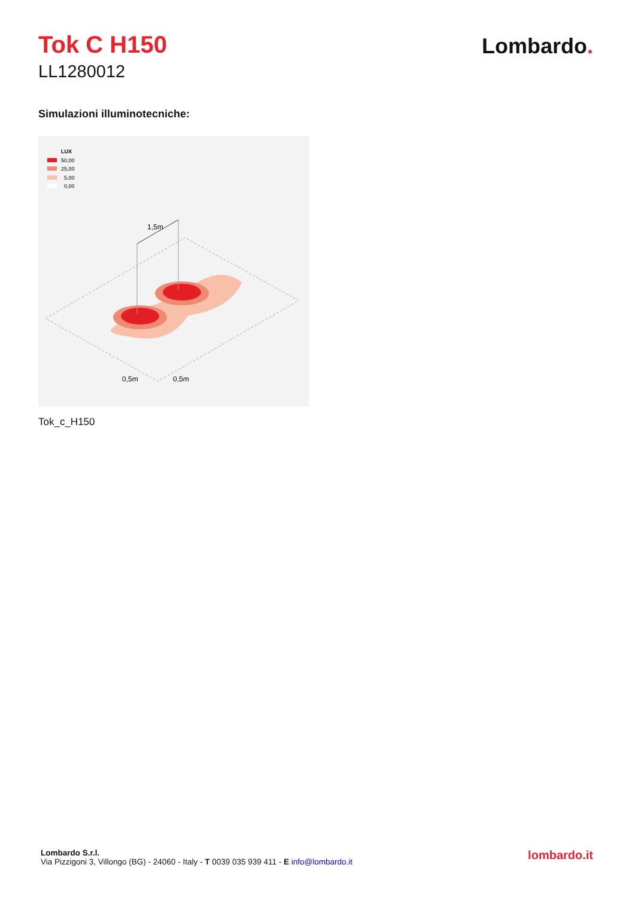Tok C H150
LL1280012
Lombardo.
Simulazioni illuminotecniche:
LUX
50,00
25,00
5,00
0,00
1,5m
0,5m
0,5m
Tok_c_H150
Lombardo S.r.l.
Via Pizzigoni 3, Villongo (BG) - 24060 - Italy - T 0039 035 939 411 - E info@lombardo.it
lombardo.it